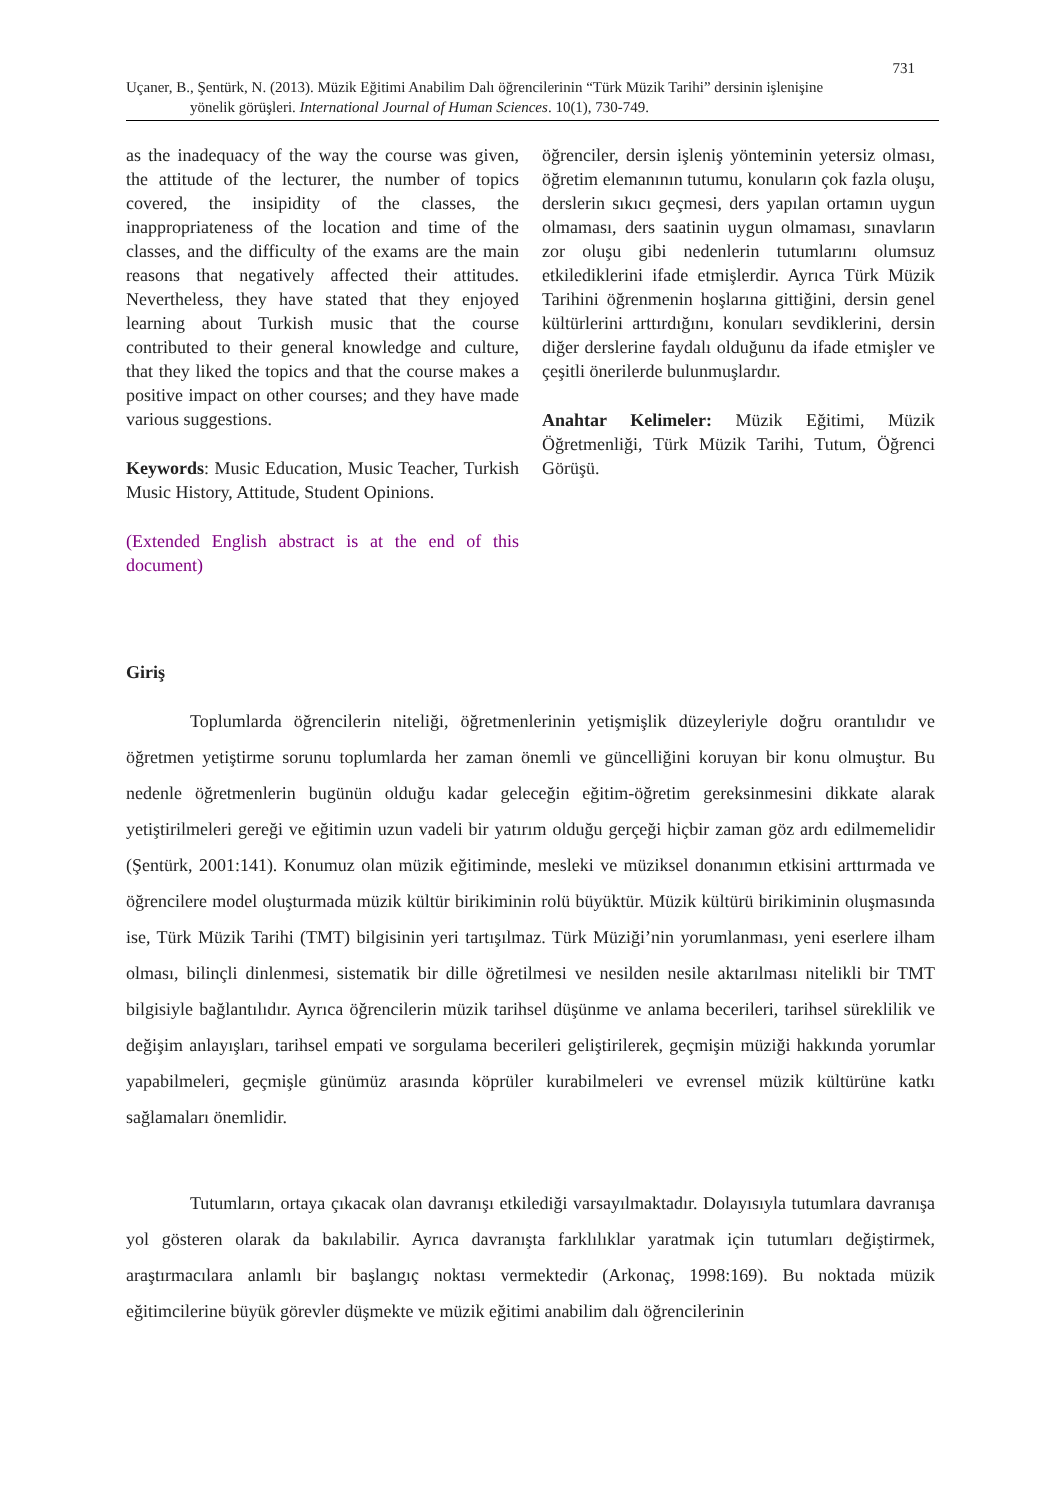731
Uçaner, B., Şentürk, N. (2013). Müzik Eğitimi Anabilim Dalı öğrencilerinin “Türk Müzik Tarihi” dersinin işlenişine
yönelik görüşleri. International Journal of Human Sciences. 10(1), 730-749.
as the inadequacy of the way the course was given, the attitude of the lecturer, the number of topics covered, the insipidity of the classes, the inappropriateness of the location and time of the classes, and the difficulty of the exams are the main reasons that negatively affected their attitudes. Nevertheless, they have stated that they enjoyed learning about Turkish music that the course contributed to their general knowledge and culture, that they liked the topics and that the course makes a positive impact on other courses; and they have made various suggestions.
Keywords: Music Education, Music Teacher, Turkish Music History, Attitude, Student Opinions.
(Extended English abstract is at the end of this document)
öğrenciler, dersin işleniş yönteminin yetersiz olması, öğretim elemanının tutumu, konuların çok fazla oluşu, derslerin sıkıcı geçmesi, ders yapılan ortamın uygun olmaması, ders saatinin uygun olmaması, sınavların zor oluşu gibi nedenlerin tutumlarını olumsuz etkilediklerini ifade etmişlerdir. Ayrıca Türk Müzik Tarihini öğrenmenin hoşlarına gittiğini, dersin genel kültürlerini arttırdığını, konuları sevdiklerini, dersin diğer derslerine faydalı olduğunu da ifade etmişler ve çeşitli önerilerde bulunmuşlardır.
Anahtar Kelimeler: Müzik Eğitimi, Müzik Öğretmenliği, Türk Müzik Tarihi, Tutum, Öğrenci Görüşü.
Giriş
Toplumlarda öğrencilerin niteliği, öğretmenlerinin yetişmişlik düzeyleriyle doğru orantılıdır ve öğretmen yetiştirme sorunu toplumlarda her zaman önemli ve güncelliğini koruyan bir konu olmuştur. Bu nedenle öğretmenlerin bugünün olduğu kadar geleceğin eğitim-öğretim gereksinmesini dikkate alarak yetiştirilmeleri gereği ve eğitimin uzun vadeli bir yatırım olduğu gerçeği hiçbir zaman göz ardı edilmemelidir (Şentürk, 2001:141). Konumuz olan müzik eğitiminde, mesleki ve müziksel donanımın etkisini arttırmada ve öğrencilere model oluşturmada müzik kültür birikiminin rolü büyüktür. Müzik kültürü birikiminin oluşmasında ise, Türk Müzik Tarihi (TMT) bilgisinin yeri tartışılmaz. Türk Müziği’nin yorumlanması, yeni eserlere ilham olması, bilinçli dinlenmesi, sistematik bir dille öğretilmesi ve nesilden nesile aktarılması nitelikli bir TMT bilgisiyle bağlantılıdır. Ayrıca öğrencilerin müzik tarihsel düşünme ve anlama becerileri, tarihsel süreklilik ve değişim anlayışları, tarihsel empati ve sorgulama becerileri geliştirilerek, geçmişin müziği hakkında yorumlar yapabilmeleri, geçmişle günümüz arasında köprüler kurabilmeleri ve evrensel müzik kültürüne katkı sağlamaları önemlidir.
Tutumların, ortaya çıkacak olan davranışı etkilediği varsayılmaktadır. Dolayısıyla tutumlara davranışa yol gösteren olarak da bakılabilir. Ayrıca davranışta farklılıklar yaratmak için tutumları değiştirmek, araştırmacılara anlamlı bir başlangıç noktası vermektedir (Arkonaç, 1998:169). Bu noktada müzik eğitimcilerine büyük görevler düşmekte ve müzik eğitimi anabilim dalı öğrencilerinin